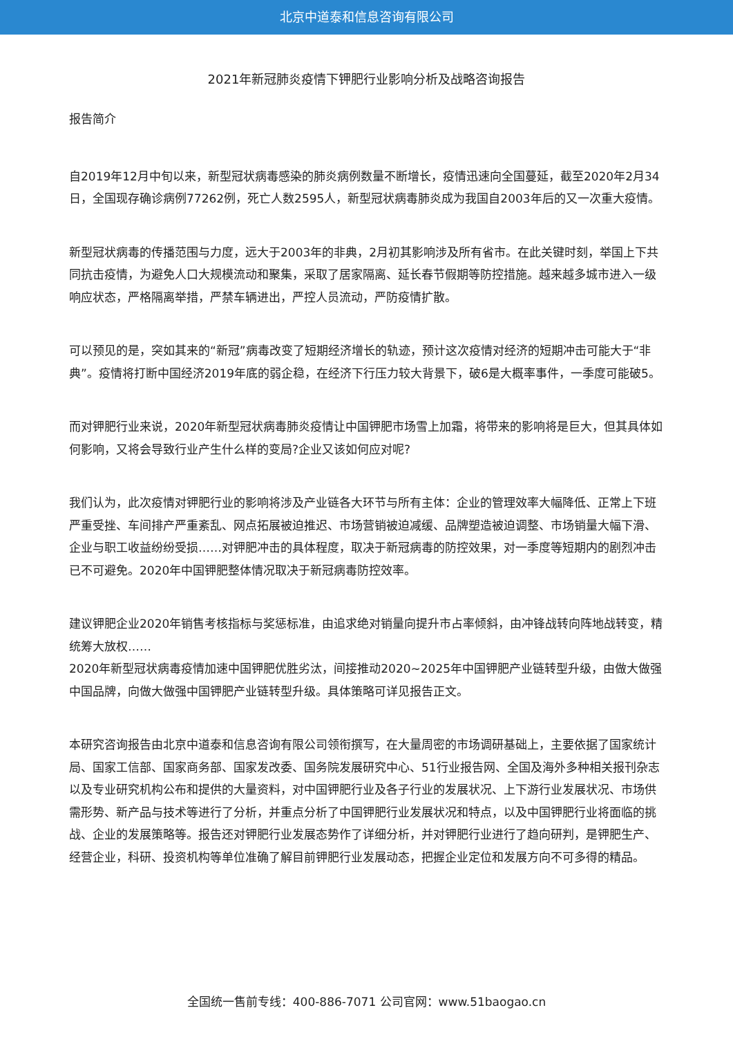北京中道泰和信息咨询有限公司
2021年新冠肺炎疫情下钾肥行业影响分析及战略咨询报告
报告简介
自2019年12月中旬以来，新型冠状病毒感染的肺炎病例数量不断增长，疫情迅速向全国蔓延，截至2020年2月34日，全国现存确诊病例77262例，死亡人数2595人，新型冠状病毒肺炎成为我国自2003年后的又一次重大疫情。
新型冠状病毒的传播范围与力度，远大于2003年的非典，2月初其影响涉及所有省市。在此关键时刻，举国上下共同抗击疫情，为避免人口大规模流动和聚集，采取了居家隔离、延长春节假期等防控措施。越来越多城市进入一级响应状态，严格隔离举措，严禁车辆进出，严控人员流动，严防疫情扩散。
可以预见的是，突如其来的“新冠”病毒改变了短期经济增长的轨迹，预计这次疫情对经济的短期冲击可能大于“非典”。疫情将打断中国经济2019年底的弱企稳，在经济下行压力较大背景下，破6是大概率事件，一季度可能破5。
而对钾肥行业来说，2020年新型冠状病毒肺炎疫情让中国钾肥市场雪上加霜，将带来的影响将是巨大，但其具体如何影响，又将会导致行业产生什么样的变局?企业又该如何应对呢?
我们认为，此次疫情对钾肥行业的影响将涉及产业链各大环节与所有主体：企业的管理效率大幅降低、正常上下班严重受挫、车间排产严重紊乱、网点拓展被迫推迟、市场营销被迫减缓、品牌塑造被迫调整、市场销量大幅下滑、企业与职工收益纷纷受损……对钾肥冲击的具体程度，取决于新冠病毒的防控效果，对一季度等短期内的剧烈冲击已不可避免。2020年中国钾肥整体情况取决于新冠病毒防控效率。
建议钾肥企业2020年销售考核指标与奖惩标准，由追求绝对销量向提升市占率倾斜，由冲锋战转向阵地战转变，精统筹大放权……
2020年新型冠状病毒疫情加速中国钾肥优胜劣汰，间接推动2020~2025年中国钾肥产业链转型升级，由做大做强中国品牌，向做大做强中国钾肥产业链转型升级。具体策略可详见报告正文。
本研究咨询报告由北京中道泰和信息咨询有限公司领衔撰写，在大量周密的市场调研基础上，主要依据了国家统计局、国家工信部、国家商务部、国家发改委、国务院发展研究中心、51行业报告网、全国及海外多种相关报刊杂志以及专业研究机构公布和提供的大量资料，对中国钾肥行业及各子行业的发展状况、上下游行业发展状况、市场供需形势、新产品与技术等进行了分析，并重点分析了中国钾肥行业发展状况和特点，以及中国钾肥行业将面临的挑战、企业的发展策略等。报告还对钾肥行业发展态势作了详细分析，并对钾肥行业进行了趋向研判，是钾肥生产、经营企业，科研、投资机构等单位准确了解目前钾肥行业发展动态，把握企业定位和发展方向不可多得的精品。
全国统一售前专线：400-886-7071 公司官网：www.51baogao.cn